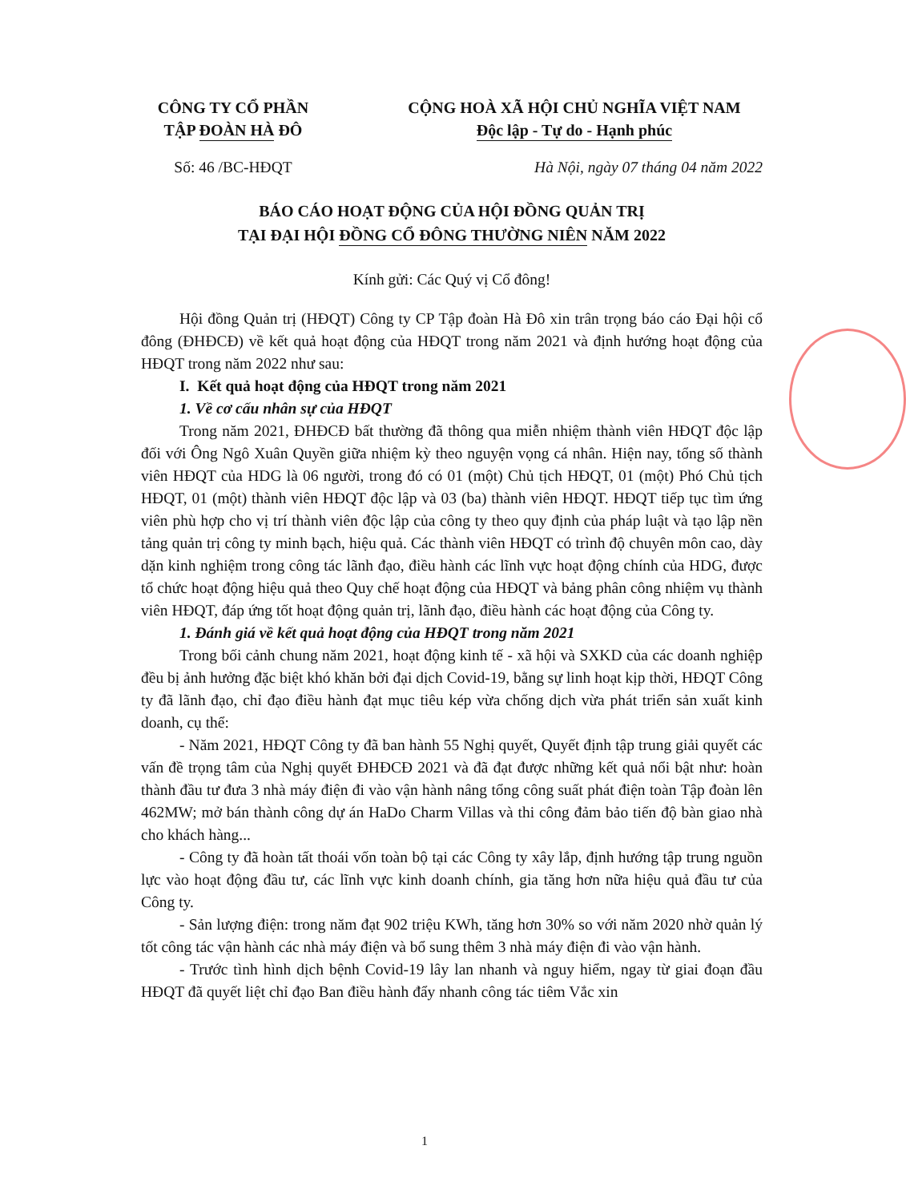CÔNG TY CỔ PHẦN
TẬP ĐOÀN HÀ ĐÔ
CỘNG HOÀ XÃ HỘI CHỦ NGHĨA VIỆT NAM
Độc lập - Tự do - Hạnh phúc
Số: 46 /BC-HĐQT Hà Nội, ngày 07 tháng 04 năm 2022
BÁO CÁO HOẠT ĐỘNG CỦA HỘI ĐỒNG QUẢN TRỊ
TẠI ĐẠI HỘI ĐỒNG CỔ ĐÔNG THƯỜNG NIÊN NĂM 2022
Kính gửi: Các Quý vị Cổ đông!
Hội đồng Quản trị (HĐQT) Công ty CP Tập đoàn Hà Đô xin trân trọng báo cáo Đại hội cổ đông (ĐHĐCĐ) về kết quả hoạt động của HĐQT trong năm 2021 và định hướng hoạt động của HĐQT trong năm 2022 như sau:
I. Kết quả hoạt động của HĐQT trong năm 2021
1. Về cơ cấu nhân sự của HĐQT
Trong năm 2021, ĐHĐCĐ bất thường đã thông qua miễn nhiệm thành viên HĐQT độc lập đối với Ông Ngô Xuân Quyền giữa nhiệm kỳ theo nguyện vọng cá nhân. Hiện nay, tổng số thành viên HĐQT của HDG là 06 người, trong đó có 01 (một) Chủ tịch HĐQT, 01 (một) Phó Chủ tịch HĐQT, 01 (một) thành viên HĐQT độc lập và 03 (ba) thành viên HĐQT. HĐQT tiếp tục tìm ứng viên phù hợp cho vị trí thành viên độc lập của công ty theo quy định của pháp luật và tạo lập nền tảng quản trị công ty minh bạch, hiệu quả. Các thành viên HĐQT có trình độ chuyên môn cao, dày dặn kinh nghiệm trong công tác lãnh đạo, điều hành các lĩnh vực hoạt động chính của HDG, được tổ chức hoạt động hiệu quả theo Quy chế hoạt động của HĐQT và bảng phân công nhiệm vụ thành viên HĐQT, đáp ứng tốt hoạt động quản trị, lãnh đạo, điều hành các hoạt động của Công ty.
1. Đánh giá về kết quả hoạt động của HĐQT trong năm 2021
Trong bối cảnh chung năm 2021, hoạt động kinh tế - xã hội và SXKD của các doanh nghiệp đều bị ảnh hưởng đặc biệt khó khăn bởi đại dịch Covid-19, bằng sự linh hoạt kịp thời, HĐQT Công ty đã lãnh đạo, chỉ đạo điều hành đạt mục tiêu kép vừa chống dịch vừa phát triển sản xuất kinh doanh, cụ thể:
- Năm 2021, HĐQT Công ty đã ban hành 55 Nghị quyết, Quyết định tập trung giải quyết các vấn đề trọng tâm của Nghị quyết ĐHĐCĐ 2021 và đã đạt được những kết quả nổi bật như: hoàn thành đầu tư đưa 3 nhà máy điện đi vào vận hành nâng tổng công suất phát điện toàn Tập đoàn lên 462MW; mở bán thành công dự án HaDo Charm Villas và thi công đảm bảo tiến độ bàn giao nhà cho khách hàng...
- Công ty đã hoàn tất thoái vốn toàn bộ tại các Công ty xây lắp, định hướng tập trung nguồn lực vào hoạt động đầu tư, các lĩnh vực kinh doanh chính, gia tăng hơn nữa hiệu quả đầu tư của Công ty.
- Sản lượng điện: trong năm đạt 902 triệu KWh, tăng hơn 30% so với năm 2020 nhờ quản lý tốt công tác vận hành các nhà máy điện và bổ sung thêm 3 nhà máy điện đi vào vận hành.
- Trước tình hình dịch bệnh Covid-19 lây lan nhanh và nguy hiểm, ngay từ giai đoạn đầu HĐQT đã quyết liệt chỉ đạo Ban điều hành đẩy nhanh công tác tiêm Vắc xin
1